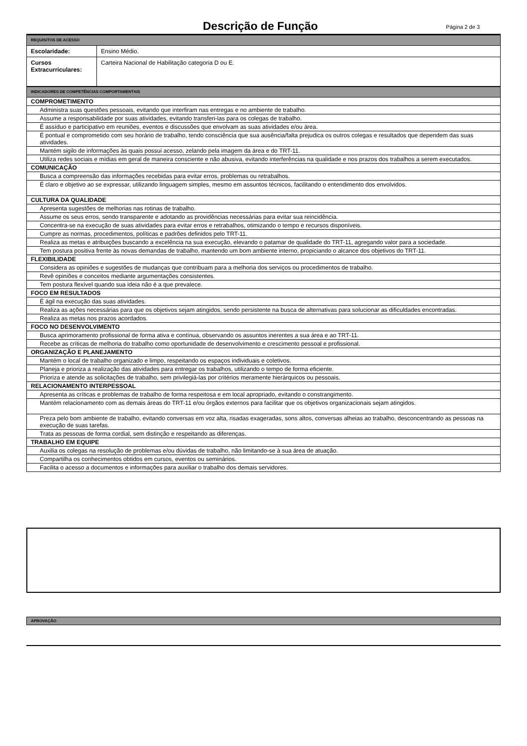Descrição de Função
Página 2 de 3
| REQUISITOS DE ACESSO | |
| Escolaridade: | Ensino Médio. |
| Cursos Extracurriculares: | Carteira Nacional de Habilitação categoria D ou E. |
| INDICADORES DE COMPETÊNCIAS COMPORTAMENTAIS |
| COMPROMETIMENTO |
| Administra suas questões pessoais, evitando que interfiram nas entregas e no ambiente de trabalho. |
| Assume a responsabilidade por suas atividades, evitando transferi-las para os colegas de trabalho. |
| É assíduo e participativo em reuniões, eventos e discussões que envolvam as suas atividades e/ou área. |
| É pontual e comprometido com seu horário de trabalho, tendo consciência que sua ausência/falta prejudica os outros colegas e resultados que dependem das suas atividades. |
| Mantém sigilo de informações às quais possui acesso, zelando pela imagem da área e do TRT-11. |
| Utiliza redes sociais e mídias em geral de maneira consciente e não abusiva, evitando interferências na qualidade e nos prazos dos trabalhos a serem executados. |
| COMUNICAÇÃO |
| Busca a compreensão das informações recebidas para evitar erros, problemas ou retrabalhos. |
| É claro e objetivo ao se expressar, utilizando linguagem simples, mesmo em assuntos técnicos, facilitando o entendimento dos envolvidos. |
| CULTURA DA QUALIDADE |
| Apresenta sugestões de melhorias nas rotinas de trabalho. |
| Assume os seus erros, sendo transparente e adotando as providências necessárias para evitar sua reincidência. |
| Concentra-se na execução de suas atividades para evitar erros e retrabalhos, otimizando o tempo e recursos disponíveis. |
| Cumpre as normas, procedimentos, políticas e padrões definidos pelo TRT-11. |
| Realiza as metas e atribuições buscando a excelência na sua execução, elevando o patamar de qualidade do TRT-11, agregando valor para a sociedade. |
| Tem postura positiva frente às novas demandas de trabalho, mantendo um bom ambiente interno, propiciando o alcance dos objetivos do TRT-11. |
| FLEXIBILIDADE |
| Considera as opiniões e sugestões de mudanças que contribuam para a melhoria dos serviços ou procedimentos de trabalho. |
| Revê opiniões e conceitos mediante argumentações consistentes. |
| Tem postura flexível quando sua ideia não é a que prevalece. |
| FOCO EM RESULTADOS |
| É ágil na execução das suas atividades. |
| Realiza as ações necessárias para que os objetivos sejam atingidos, sendo persistente na busca de alternativas para solucionar as dificuldades encontradas. |
| Realiza as metas nos prazos acordados. |
| FOCO NO DESENVOLVIMENTO |
| Busca aprimoramento profissional de forma ativa e contínua, observando os assuntos inerentes a sua área e ao TRT-11. |
| Recebe as críticas de melhoria do trabalho como oportunidade de desenvolvimento e crescimento pessoal e profissional. |
| ORGANIZAÇÃO E PLANEJAMENTO |
| Mantém o local de trabalho organizado e limpo, respeitando os espaços individuais e coletivos. |
| Planeja e prioriza a realização das atividades para entregar os trabalhos, utilizando o tempo de forma eficiente. |
| Prioriza e atende as solicitações de trabalho, sem privilegiá-las por critérios meramente hierárquicos ou pessoais. |
| RELACIONAMENTO INTERPESSOAL |
| Apresenta as críticas e problemas de trabalho de forma respeitosa e em local apropriado, evitando o constrangimento. |
| Mantém relacionamento com as demais áreas do TRT-11 e/ou órgãos externos para facilitar que os objetivos organizacionais sejam atingidos. |
| Preza pelo bom ambiente de trabalho, evitando conversas em voz alta, risadas exageradas, sons altos, conversas alheias ao trabalho, desconcentrando as pessoas na execução de suas tarefas. |
| Trata as pessoas de forma cordial, sem distinção e respeitando as diferenças. |
| TRABALHO EM EQUIPE |
| Auxilia os colegas na resolução de problemas e/ou dúvidas de trabalho, não limitando-se à sua área de atuação. |
| Compartilha os conhecimentos obtidos em cursos, eventos ou seminários. |
| Facilita o acesso a documentos e informações para auxiliar o trabalho dos demais servidores. |
APROVAÇÃO